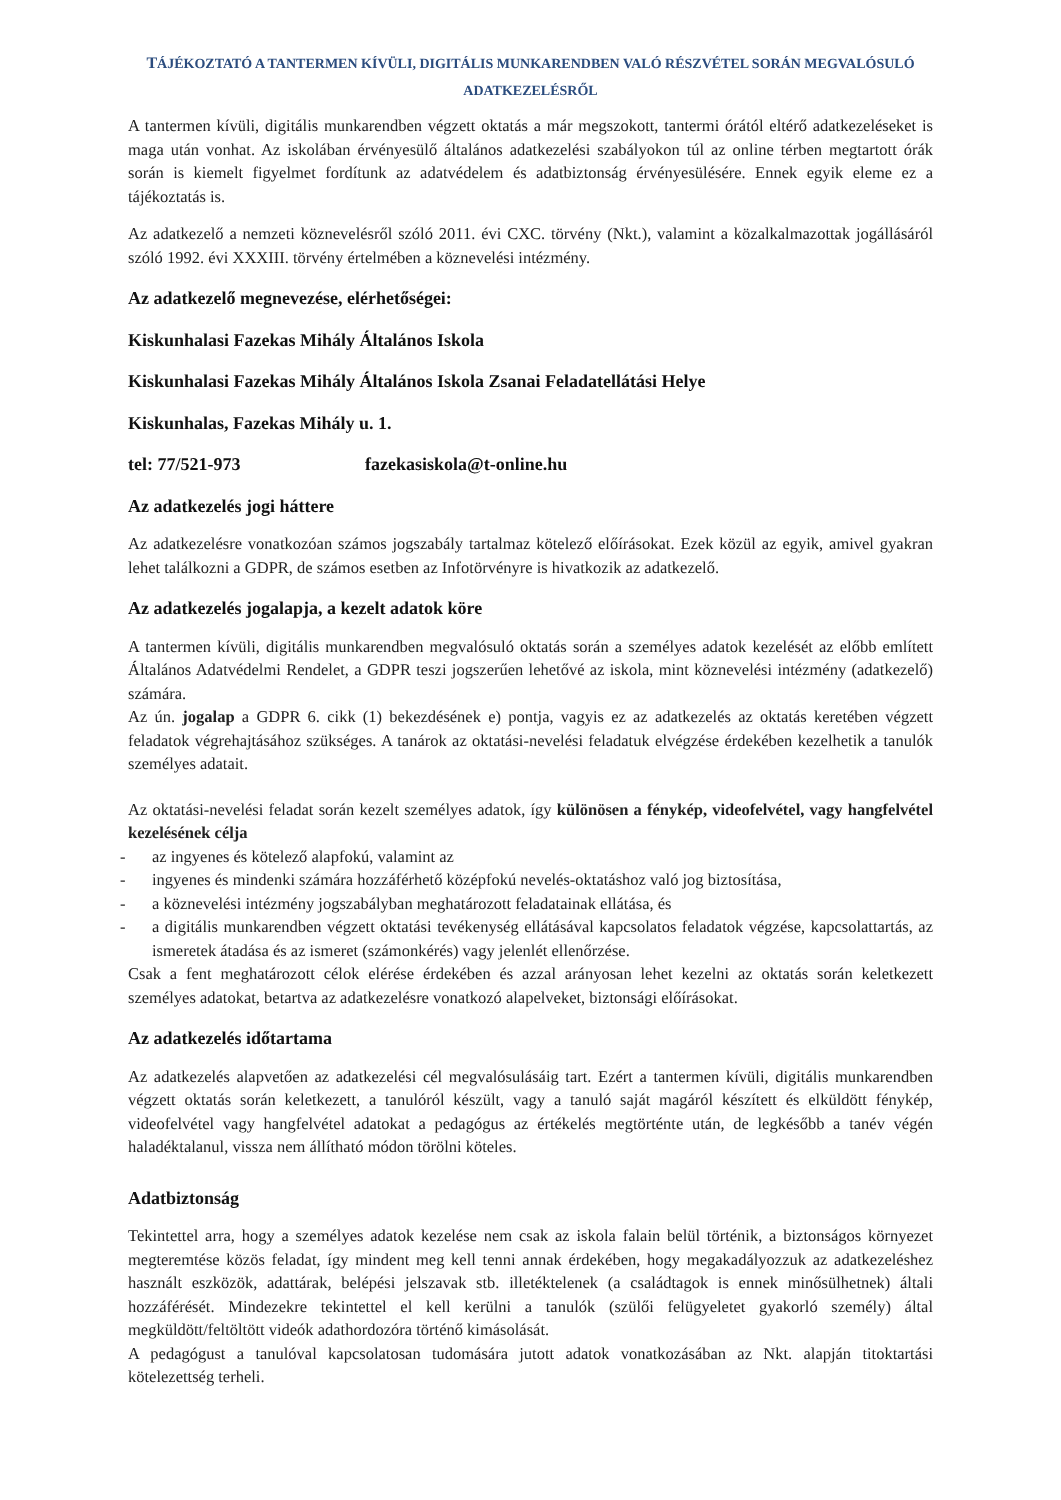TÁJÉKOZTATÓ A TANTERMEN KÍVÜLI, DIGITÁLIS MUNKARENDBEN VALÓ RÉSZVÉTEL SORÁN MEGVALÓSULÓ ADATKEZELÉSRŐL
A tantermen kívüli, digitális munkarendben végzett oktatás a már megszokott, tantermi órától eltérő adatkezeléseket is maga után vonhat. Az iskolában érvényesülő általános adatkezelési szabályokon túl az online térben megtartott órák során is kiemelt figyelmet fordítunk az adatvédelem és adatbiztonság érvényesülésére. Ennek egyik eleme ez a tájékoztatás is.
Az adatkezelő a nemzeti köznevelésről szóló 2011. évi CXC. törvény (Nkt.), valamint a közalkalmazottak jogállásáról szóló 1992. évi XXXIII. törvény értelmében a köznevelési intézmény.
Az adatkezelő megnevezése, elérhetőségei:
Kiskunhalasi Fazekas Mihály Általános Iskola
Kiskunhalasi Fazekas Mihály Általános Iskola Zsanai Feladatellátási Helye
Kiskunhalas, Fazekas Mihály u. 1.
tel: 77/521-973 fazekasiskola@t-online.hu
Az adatkezelés jogi háttere
Az adatkezelésre vonatkozóan számos jogszabály tartalmaz kötelező előírásokat. Ezek közül az egyik, amivel gyakran lehet találkozni a GDPR, de számos esetben az Infotörvényre is hivatkozik az adatkezelő.
Az adatkezelés jogalapja, a kezelt adatok köre
A tantermen kívüli, digitális munkarendben megvalósuló oktatás során a személyes adatok kezelését az előbb említett Általános Adatvédelmi Rendelet, a GDPR teszi jogszerűen lehetővé az iskola, mint köznevelési intézmény (adatkezelő) számára.
Az ún. jogalap a GDPR 6. cikk (1) bekezdésének e) pontja, vagyis ez az adatkezelés az oktatás keretében végzett feladatok végrehajtásához szükséges. A tanárok az oktatási-nevelési feladatuk elvégzése érdekében kezelhetik a tanulók személyes adatait.
Az oktatási-nevelési feladat során kezelt személyes adatok, így különösen a fénykép, videofelvétel, vagy hangfelvétel kezelésének célja
- az ingyenes és kötelező alapfokú, valamint az
- ingyenes és mindenki számára hozzáférhető középfokú nevelés-oktatáshoz való jog biztosítása,
- a köznevelési intézmény jogszabályban meghatározott feladatainak ellátása, és
- a digitális munkarendben végzett oktatási tevékenység ellátásával kapcsolatos feladatok végzése, kapcsolattartás, az ismeretek átadása és az ismeret (számonkérés) vagy jelenlét ellenőrzése.
Csak a fent meghatározott célok elérése érdekében és azzal arányosan lehet kezelni az oktatás során keletkezett személyes adatokat, betartva az adatkezelésre vonatkozó alapelveket, biztonsági előírásokat.
Az adatkezelés időtartama
Az adatkezelés alapvetően az adatkezelési cél megvalósulásáig tart. Ezért a tantermen kívüli, digitális munkarendben végzett oktatás során keletkezett, a tanulóról készült, vagy a tanuló saját magáról készített és elküldött fénykép, videofelvétel vagy hangfelvétel adatokat a pedagógus az értékelés megtörténte után, de legkésőbb a tanév végén haladéktalanul, vissza nem állítható módon törölni köteles.
Adatbiztonság
Tekintettel arra, hogy a személyes adatok kezelése nem csak az iskola falain belül történik, a biztonságos környezet megteremtése közös feladat, így mindent meg kell tenni annak érdekében, hogy megakadályozzuk az adatkezeléshez használt eszközök, adattárak, belépési jelszavak stb. illetéktelenek (a családtagok is ennek minősülhetnek) általi hozzáférését. Mindezekre tekintettel el kell kerülni a tanulók (szülői felügyeletet gyakorló személy) által megküldött/feltöltött videók adathordozóra történő kimásolását.
A pedagógust a tanulóval kapcsolatosan tudomására jutott adatok vonatkozásában az Nkt. alapján titoktartási kötelezettség terheli.